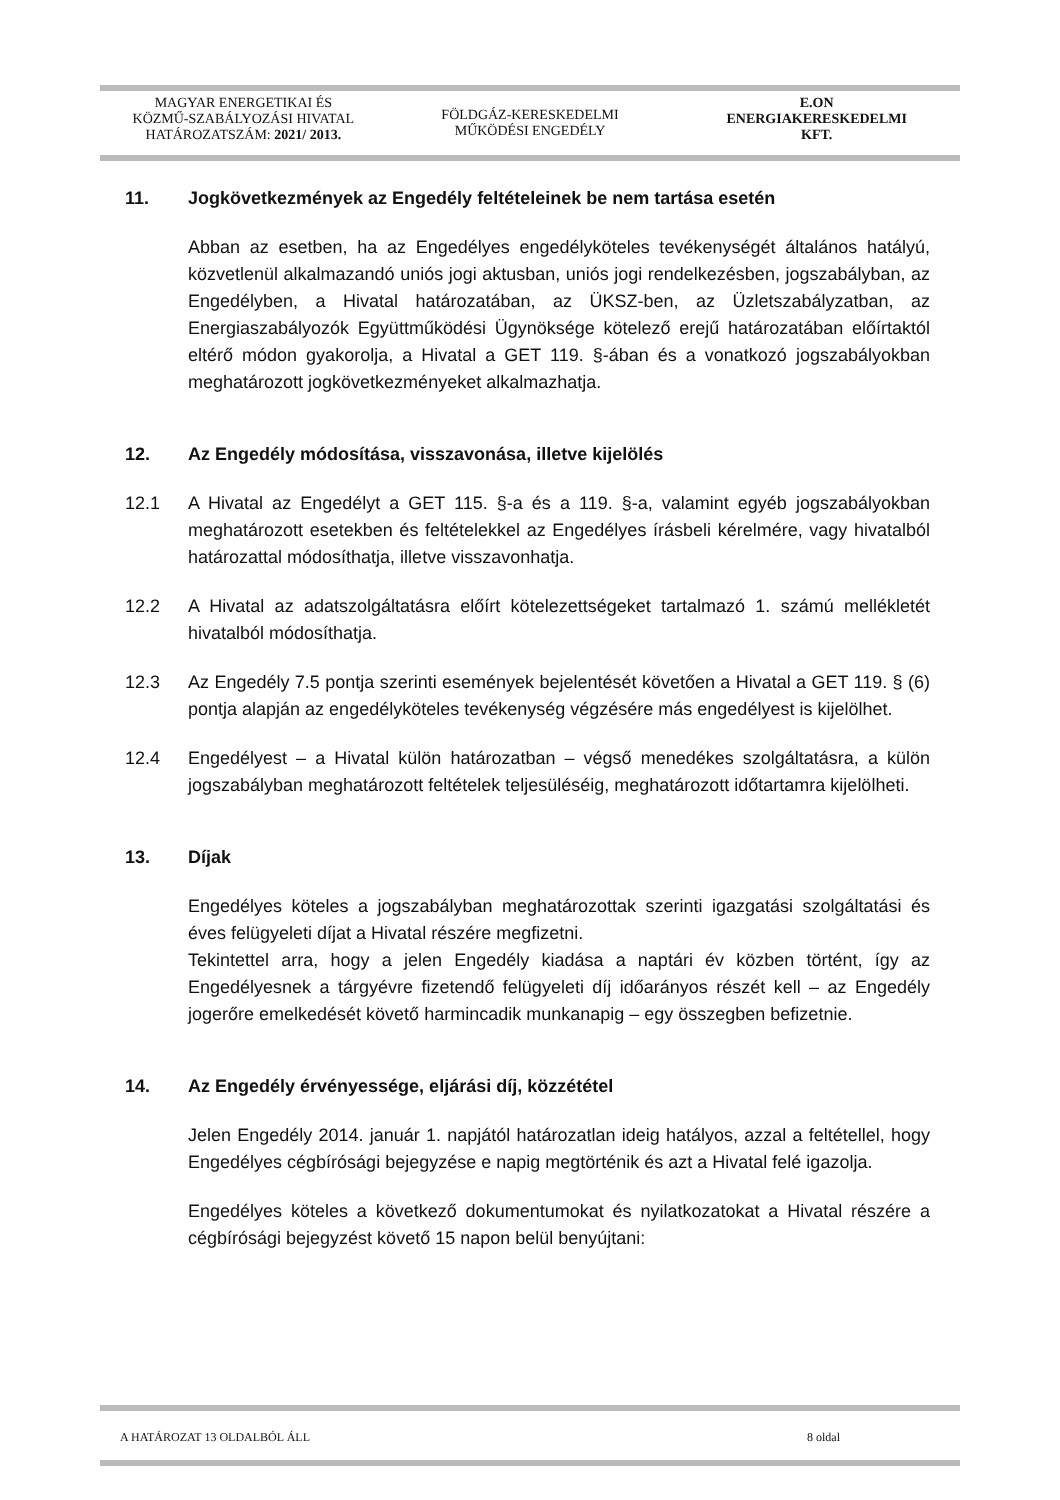MAGYAR ENERGETIKAI ÉS
KÖZMŰ-SZABÁLYOZÁSI HIVATAL
HATÁROZATSZÁM: 2021/ 2013.
FÖLDGÁZ-KERESKEDELMI
MŰKÖDÉSI ENGEDÉLY
E.ON
ENERGIAKERESKEDELMI
KFT.
11. Jogkövetkezmények az Engedély feltételeinek be nem tartása esetén
Abban az esetben, ha az Engedélyes engedélyköteles tevékenységét általános hatályú, közvetlenül alkalmazandó uniós jogi aktusban, uniós jogi rendelkezésben, jogszabályban, az Engedélyben, a Hivatal határozatában, az ÜKSZ-ben, az Üzletszabályzatban, az Energiaszabályozók Együttműködési Ügynöksége kötelező erejű határozatában előírtaktól eltérő módon gyakorolja, a Hivatal a GET 119. §-ában és a vonatkozó jogszabályokban meghatározott jogkövetkezményeket alkalmazhatja.
12. Az Engedély módosítása, visszavonása, illetve kijelölés
12.1 A Hivatal az Engedélyt a GET 115. §-a és a 119. §-a, valamint egyéb jogszabályokban meghatározott esetekben és feltételekkel az Engedélyes írásbeli kérelmére, vagy hivatalból határozattal módosíthatja, illetve visszavonhatja.
12.2 A Hivatal az adatszolgáltatásra előírt kötelezettségeket tartalmazó 1. számú mellékletét hivatalból módosíthatja.
12.3 Az Engedély 7.5 pontja szerinti események bejelentését követően a Hivatal a GET 119. § (6) pontja alapján az engedélyköteles tevékenység végzésére más engedélyest is kijelölhet.
12.4 Engedélyest – a Hivatal külön határozatban – végső menedékes szolgáltatásra, a külön jogszabályban meghatározott feltételek teljesüléséig, meghatározott időtartamra kijelölheti.
13. Díjak
Engedélyes köteles a jogszabályban meghatározottak szerinti igazgatási szolgáltatási és éves felügyeleti díjat a Hivatal részére megfizetni.
Tekintettel arra, hogy a jelen Engedély kiadása a naptári év közben történt, így az Engedélyesnek a tárgyévre fizetendő felügyeleti díj időarányos részét kell – az Engedély jogerőre emelkedését követő harmincadik munkanapig – egy összegben befizetnie.
14. Az Engedély érvényessége, eljárási díj, közzététel
Jelen Engedély 2014. január 1. napjától határozatlan ideig hatályos, azzal a feltétellel, hogy Engedélyes cégbírósági bejegyzése e napig megtörténik és azt a Hivatal felé igazolja.
Engedélyes köteles a következő dokumentumokat és nyilatkozatokat a Hivatal részére a cégbírósági bejegyzést követő 15 napon belül benyújtani:
A HATÁROZAT 13 OLDALBÓL ÁLL 8 oldal